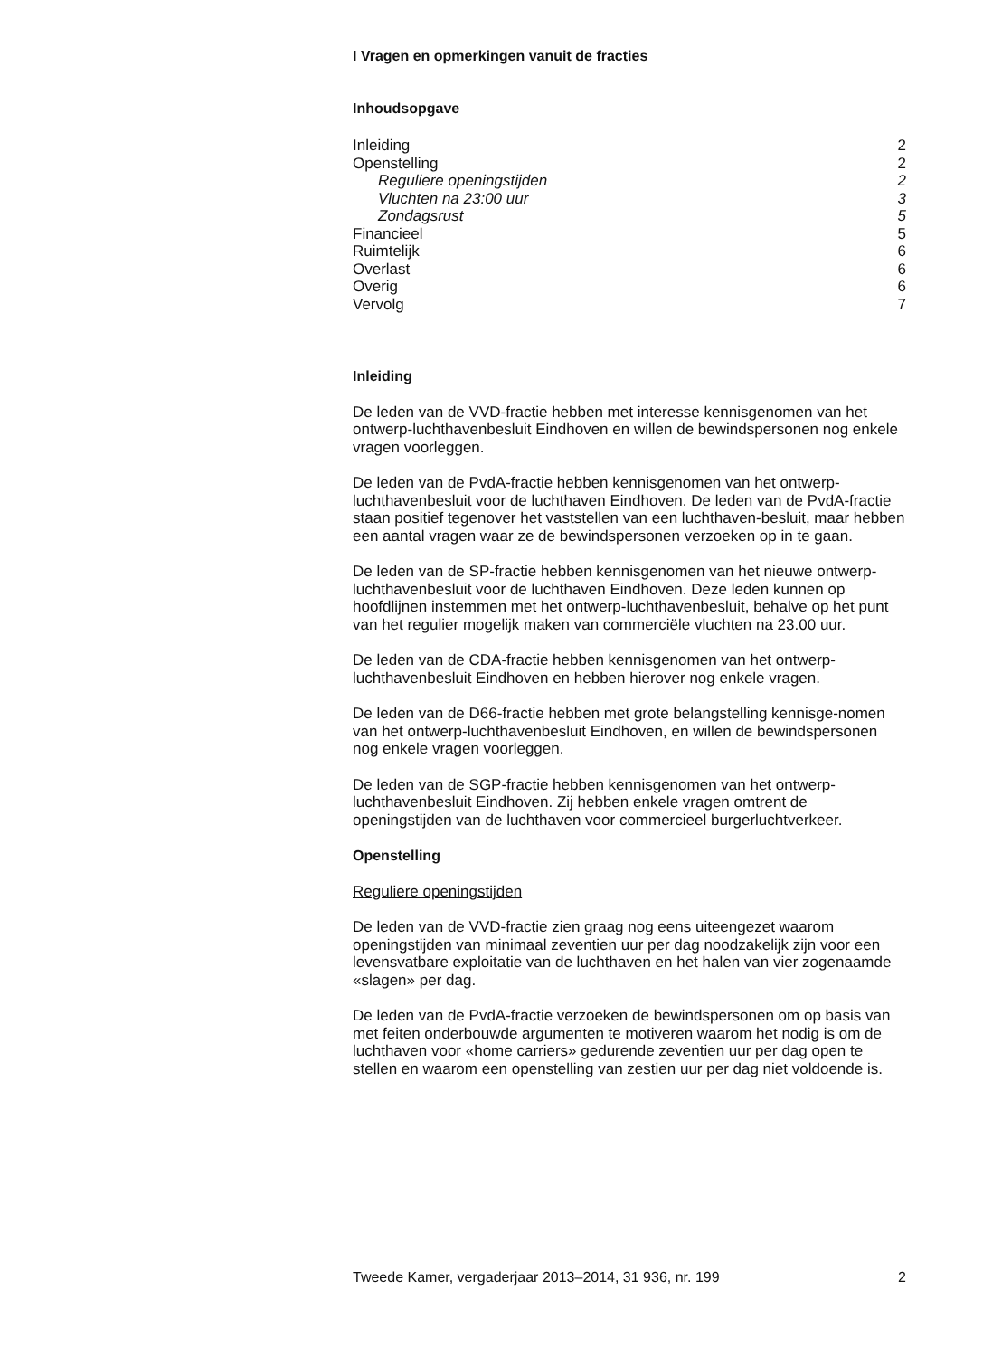I Vragen en opmerkingen vanuit de fracties
Inhoudsopgave
Inleiding 2
Openstelling 2
Reguliere openingstijden 2
Vluchten na 23:00 uur 3
Zondagsrust 5
Financieel 5
Ruimtelijk 6
Overlast 6
Overig 6
Vervolg 7
Inleiding
De leden van de VVD-fractie hebben met interesse kennisgenomen van het ontwerp-luchthavenbesluit Eindhoven en willen de bewindspersonen nog enkele vragen voorleggen.
De leden van de PvdA-fractie hebben kennisgenomen van het ontwerp-luchthavenbesluit voor de luchthaven Eindhoven. De leden van de PvdA-fractie staan positief tegenover het vaststellen van een luchthaven-besluit, maar hebben een aantal vragen waar ze de bewindspersonen verzoeken op in te gaan.
De leden van de SP-fractie hebben kennisgenomen van het nieuwe ontwerp-luchthavenbesluit voor de luchthaven Eindhoven. Deze leden kunnen op hoofdlijnen instemmen met het ontwerp-luchthavenbesluit, behalve op het punt van het regulier mogelijk maken van commerciële vluchten na 23.00 uur.
De leden van de CDA-fractie hebben kennisgenomen van het ontwerp-luchthavenbesluit Eindhoven en hebben hierover nog enkele vragen.
De leden van de D66-fractie hebben met grote belangstelling kennisge-nomen van het ontwerp-luchthavenbesluit Eindhoven, en willen de bewindspersonen nog enkele vragen voorleggen.
De leden van de SGP-fractie hebben kennisgenomen van het ontwerp-luchthavenbesluit Eindhoven. Zij hebben enkele vragen omtrent de openingstijden van de luchthaven voor commercieel burgerluchtverkeer.
Openstelling
Reguliere openingstijden
De leden van de VVD-fractie zien graag nog eens uiteengezet waarom openingstijden van minimaal zeventien uur per dag noodzakelijk zijn voor een levensvatbare exploitatie van de luchthaven en het halen van vier zogenaamde «slagen» per dag.
De leden van de PvdA-fractie verzoeken de bewindspersonen om op basis van met feiten onderbouwde argumenten te motiveren waarom het nodig is om de luchthaven voor «home carriers» gedurende zeventien uur per dag open te stellen en waarom een openstelling van zestien uur per dag niet voldoende is.
Tweede Kamer, vergaderjaar 2013–2014, 31 936, nr. 199 2